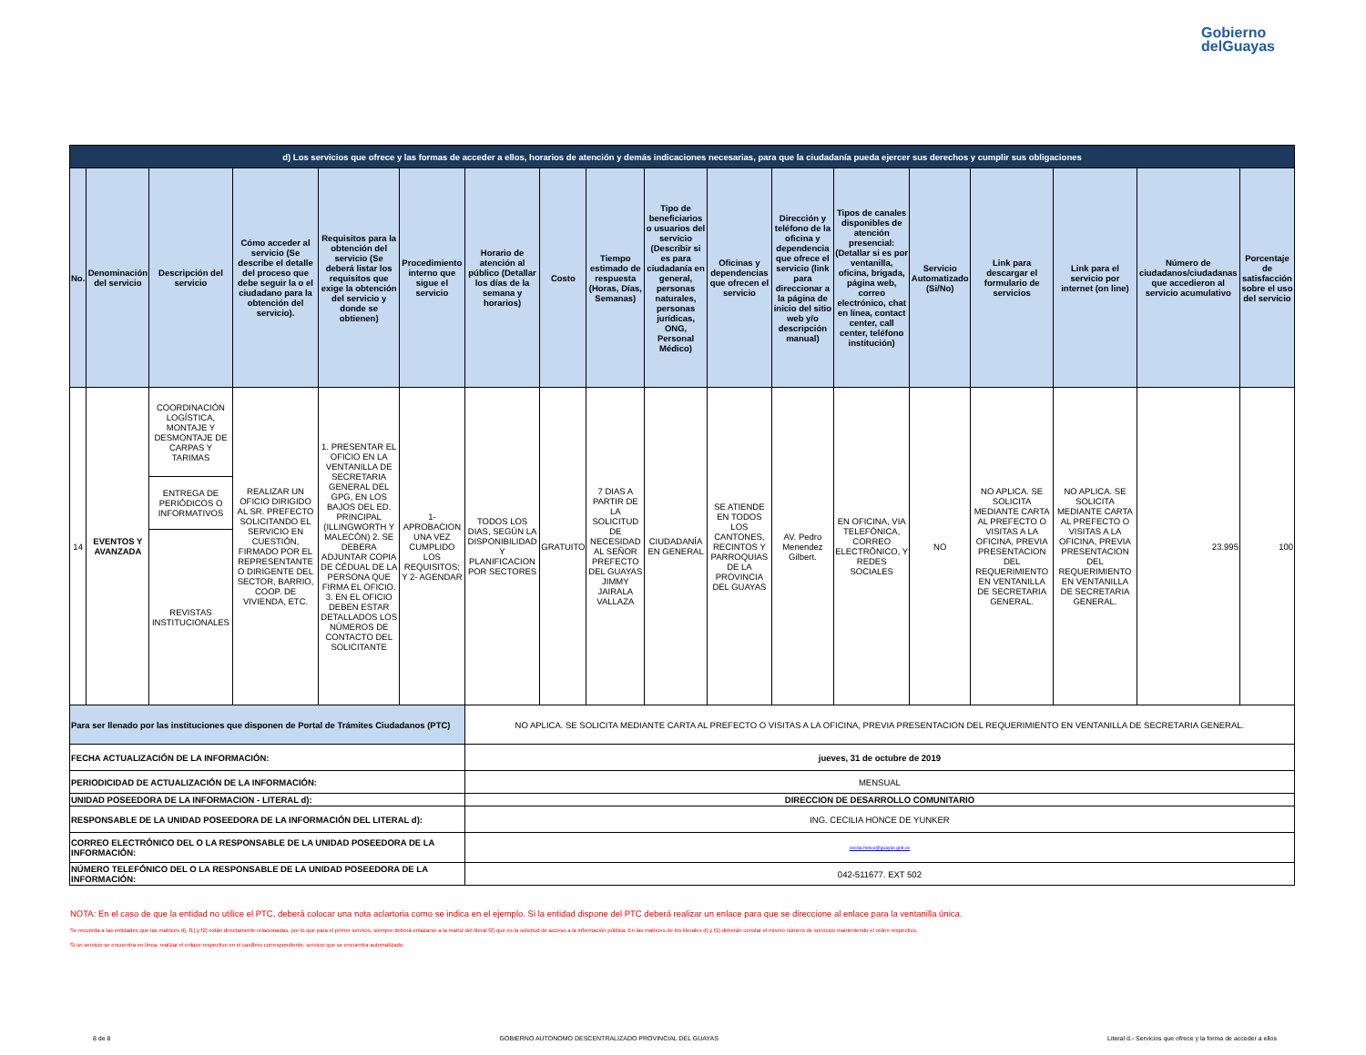Gobierno
delGuayas
| d) Los servicios que ofrece y las formas de acceder a ellos, horarios de atención y demás indicaciones necesarias, para que la ciudadanía pueda ejercer sus derechos y cumplir sus obligaciones | | | | | | | | | | | | | | | | | |
| No. | Denominación del servicio | Descripción del servicio | Cómo acceder al servicio (Se describe el detalle del proceso que debe seguir la o el ciudadano para la obtención del servicio). | Requisitos para la obtención del servicio (Se deberá listar los requisitos que exige la obtención del servicio y donde se obtienen) | Procedimiento interno que sigue el servicio | Horario de atención al público (Detallar los días de la semana y horarios) | Costo | Tiempo estimado de respuesta (Horas, Días, Semanas) | Tipo de beneficiarios o usuarios del servicio (Describir si es para ciudadanía en general, personas naturales, personas jurídicas, ONG, Personal Médico) | Oficinas y dependencias que ofrecen el servicio | Dirección y teléfono de la oficina y dependencia que ofrece el servicio (link para direccionar a la página de inicio del sitio web y/o descripción manual) | Tipos de canales disponibles de atención presencial: (Detallar si es por ventanilla, oficina, brigada, página web, correo electrónico, chat en línea, contact center, call center, teléfono institución) | Servicio Automatizado (Si/No) | Link para descargar el formulario de servicios | Link para el servicio por internet (on line) | Número de ciudadanos/ciudadanas que accedieron al servicio acumulativo | Porcentaje de satisfacción sobre el uso del servicio |
| 14 | EVENTOS Y AVANZADA | COORDINACIÓN LOGÍSTICA, MONTAJE Y DESMONTAJE DE CARPAS Y TARIMAS | REALIZAR UN OFICIO DIRIGIDO AL SR. PREFECTO SOLICITANDO EL SERVICIO EN CUESTIÓN, FIRMADO POR EL REPRESENTANTE O DIRIGENTE DEL SECTOR, BARRIO, COOP. DE VIVIENDA, ETC. | 1. PRESENTAR EL OFICIO EN LA VENTANILLA DE SECRETARIA GENERAL DEL GPG, EN LOS BAJOS DEL ED. PRINCIPAL (ILLINGWORTH Y MALECÓN) 2. SE DEBERA ADJUNTAR COPIA DE CÉDUAL DE LA PERSONA QUE FIRMA EL OFICIO. 3. EN EL OFICIO DEBEN ESTAR DETALLADOS LOS NÚMEROS DE CONTACTO DEL SOLICITANTE | 1- APROBACION UNA VEZ CUMPLIDO LOS REQUISITOS; Y 2- AGENDAR | TODOS LOS DIAS, SEGÚN LA DISPONIBILIDAD Y PLANIFICACION POR SECTORES | GRATUITO | 7 DIAS A PARTIR DE LA SOLICITUD DE NECESIDAD AL SEÑOR PREFECTO DEL GUAYAS JIMMY JAIRALA VALLAZA | CIUDADANÍA EN GENERAL | SE ATIENDE EN TODOS LOS CANTONES, RECINTOS Y PARROQUIAS DE LA PROVINCIA DEL GUAYAS | AV. Pedro Menendez Gilbert. | EN OFICINA, VIA TELEFÓNICA, CORREO ELECTRÓNICO, Y REDES SOCIALES | NO | NO APLICA. SE SOLICITA MEDIANTE CARTA AL PREFECTO O VISITAS A LA OFICINA, PREVIA PRESENTACION DEL REQUERIMIENTO EN VENTANILLA DE SECRETARIA GENERAL. | NO APLICA. SE SOLICITA MEDIANTE CARTA AL PREFECTO O VISITAS A LA OFICINA, PREVIA PRESENTACION DEL REQUERIMIENTO EN VENTANILLA DE SECRETARIA GENERAL. | 23.995 | 100 |
| | | ENTREGA DE PERIÓDICOS O INFORMATIVOS | | | | | | | | | | | | | | | |
| | | REVISTAS INSTITUCIONALES | | | | | | | | | | | | | | | |
| Para ser llenado por las instituciones que disponen de Portal de Trámites Ciudadanos (PTC) | | | | | | NO APLICA. SE SOLICITA MEDIANTE CARTA AL PREFECTO O VISITAS A LA OFICINA, PREVIA PRESENTACION DEL REQUERIMIENTO EN VENTANILLA DE SECRETARIA GENERAL. | | | | | | | | | | | |
| FECHA ACTUALIZACIÓN DE LA INFORMACIÓN: | | | | | | jueves, 31 de octubre de 2019 | | | | | | | | | | | |
| PERIODICIDAD DE ACTUALIZACIÓN DE LA INFORMACIÓN: | | | | | | MENSUAL | | | | | | | | | | | |
| UNIDAD POSEEDORA DE LA INFORMACION - LITERAL d): | | | | | | DIRECCION DE DESARROLLO COMUNITARIO | | | | | | | | | | | |
| RESPONSABLE DE LA UNIDAD POSEEDORA DE LA INFORMACIÓN DEL LITERAL d): | | | | | | ING. CECILIA HONCE DE YUNKER | | | | | | | | | | | |
| CORREO ELECTRÓNICO DEL O LA RESPONSABLE DE LA UNIDAD POSEEDORA DE LA INFORMACIÓN: | | | | | | cecilia.honce@guayas.gob.ec | | | | | | | | | | | |
| NÚMERO TELEFÓNICO DEL O LA RESPONSABLE DE LA UNIDAD POSEEDORA DE LA INFORMACIÓN: | | | | | | 042-511677. EXT 502 | | | | | | | | | | | |
NOTA: En el caso de que la entidad no utilice el PTC, deberá colocar una nota aclartoria como se indica en el ejemplo. Si la entidad dispone del PTC deberá realizar un enlace para que se direccione al enlace para la ventanilla única.
Se recuerda a las entidades que las matrices d), f1) y f2) están directamente relacionadas, por lo que para el primer servicio, siempre deberá enlazarse a la matriz del literal f2) que es la solicitud de acceso a la información pública. En las matrices de los literales d) y f1) deberán constar el mismo número de servicios manteniendo el orden respectivo.
Si un servicio se encuentra en línea, realizar el enlace respectivo en el casillero correspondiente, servicio que se encuentra automatizado.
8 de 8 GOBIERNO AUTONOMO DESCENTRALIZADO PROVINCIAL DEL GUAYAS Literal d.- Servicios que ofrece y la forma de acceder a ellos